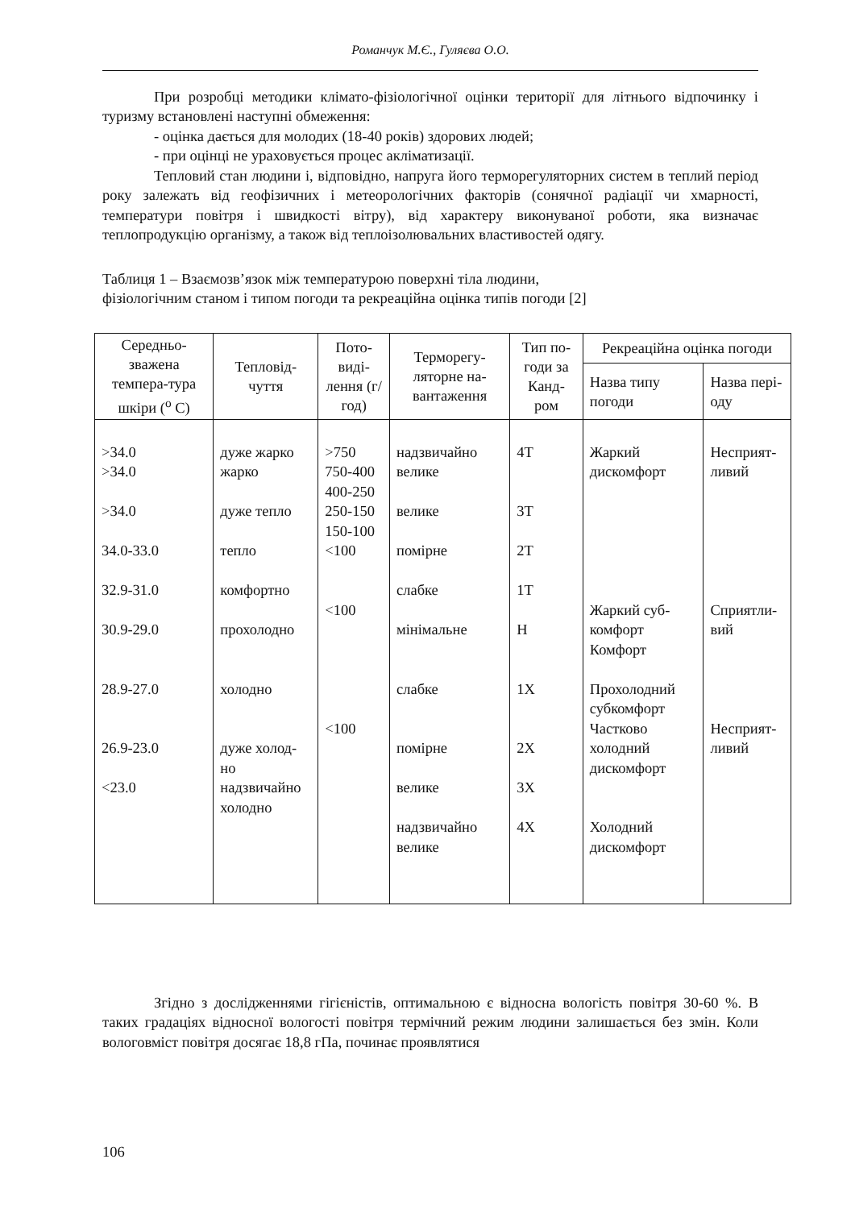Романчук М.Є., Гуляєва О.О.
При розробці методики кліматo-фізіологічної оцінки території для літнього відпочинку і туризму встановлені наступні обмеження:
- оцінка дається для молодих (18-40 років) здорових людей;
- при оцінці не ураховується процес акліматизації.
Тепловий стан людини і, відповідно, напруга його терморегуляторних систем в теплий період року залежать від геофізичних і метеорологічних факторів (сонячної радіації чи хмарності, температури повітря і швидкості вітру), від характеру виконуваної роботи, яка визначає теплопродукцію організму, а також від теплоізолювальних властивостей одягу.
Таблиця 1 – Взаємозв’язок між температурою поверхні тіла людини,
фізіологічним станом і типом погоди та рекреаційна оцінка типів погоди [2]
| Середньо-зважена темпера-тура шкіри (<sup>o</sup> C) | Тепловід-чуття | Пото-виді-лення (г/год) | Терморегу-ляторне на-вантаження | Тип по-годи за Канд-ром | Рекреаційна оцінка погоди | |
| --- | --- | --- | --- | --- | --- | --- |
| | | | | | Назва типу погоди | Назва пері-оду |
| >34.0 >34.0 >34.0 34.0-33.0 32.9-31.0 30.9-29.0 28.9-27.0 26.9-23.0 <23.0 | дуже жарко жарко дуже тепло тепло комфортно прохолодно холодно дуже холод-но надзвичайно холодно | >750 750-400 400-250 250-150 150-100 <100 <100 <100 | надзвичайно велике велике помірне слабке мінімальне слабке помірне велике надзвичайно велике | 4Т 3Т 2Т 1Т Н 1Х 2Х 3Х 4Х | Жаркий дискомфорт Жаркий суб-комфорт Комфорт Прохолодний субкомфорт Частково холодний дискомфорт Холодний дискомфорт | Несприят-ливий Сприятли-вий Несприят-ливий |
Згідно з дослідженнями гігієністів, оптимальною є відносна вологість повітря 30-60 %. В таких градаціях відносної вологості повітря термічний режим людини залишається без змін. Коли вологовміст повітря досягає 18,8 гПа, починає проявлятися
106